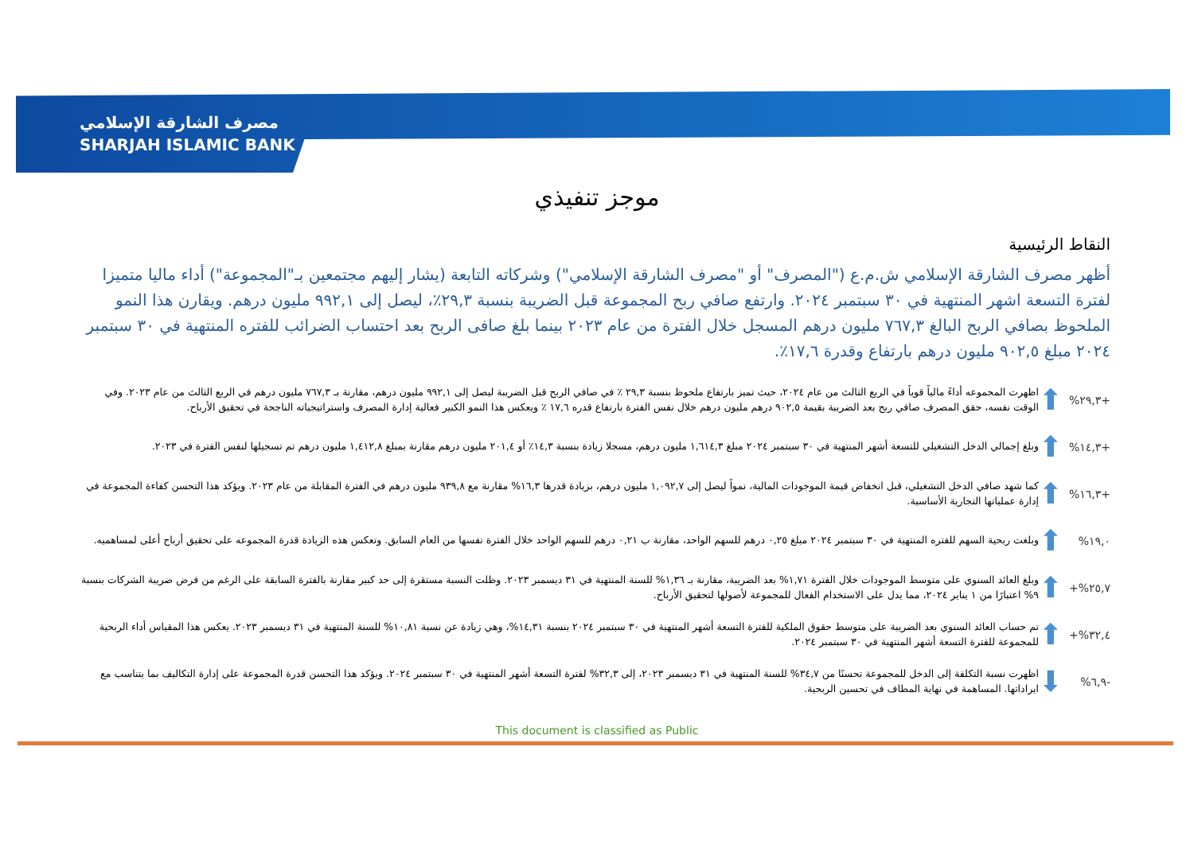مصرف الشارقة الإسلامي
SHARJAH ISLAMIC BANK
موجز تنفيذي
النقاط الرئيسية
أظهر مصرف الشارقة الإسلامي ش.م.ع ("المصرف" أو "مصرف الشارقة الإسلامي") وشركاته التابعة (يشار إليهم مجتمعين بـ"المجموعة") أداء ماليا متميزا لفترة التسعة اشهر المنتهية في ٣٠ سبتمبر ٢٠٢٤. وارتفع صافي ربح المجموعة قبل الضريبة بنسبة ٢٩,٣٪، ليصل إلى ٩٩٢,١ مليون درهم. ويقارن هذا النمو الملحوظ بصافي الربح البالغ ٧٦٧,٣ مليون درهم المسجل خلال الفترة من عام ٢٠٢٣ بينما بلغ صافى الربح بعد احتساب الضرائب للفتره المنتهية في ٣٠ سبتمبر ٢٠٢٤ مبلغ ٩٠٢,٥ مليون درهم بارتفاع وقدرة ١٧,٦٪.
+٢٩,٣% ⬆ اظهرت المجموعه أداءً مالياً قوياً في الربع الثالث من عام ٢٠٢٤، حيث تميز بارتفاع ملحوظ بنسبة ٢٩,٣ ٪ في صافي الربح قبل الضريبة ليصل إلى ٩٩٢,١ مليون درهم، مقارنة بـ ٧٦٧,٣ مليون درهم في الربع الثالث من عام ٢٠٢٣. وفي الوقت نفسه، حقق المصرف صافي ربح بعد الضريبة بقيمة ٩٠٢,٥ درهم مليون درهم خلال نفس الفترة بارتفاع قدره ١٧,٦ ٪ ويعكس هذا النمو الكبير فعالية إدارة المصرف واستراتيجياته الناجحة في تحقيق الأرباح.
+١٤,٣% ⬆ وبلغ إجمالي الدخل التشغيلي للتسعة أشهر المنتهية في ٣٠ سبتمبر ٢٠٢٤ مبلغ ١,٦١٤,٣ مليون درهم، مسجلا زيادة بنسبة ١٤,٣٪ أو ٢٠١,٤ مليون درهم مقارنة بمبلغ ١,٤١٢,٨ مليون درهم تم تسجيلها لنفس الفترة في ٢٠٢٣.
+١٦,٣% ⬆ كما شهد صافي الدخل التشغيلي، قبل انخفاض قيمة الموجودات المالية، نمواً ليصل إلى ١,٠٩٢,٧ مليون درهم، بزيادة قدرها ١٦,٣% مقارنة مع ٩٣٩,٨ مليون درهم في الفترة المقابلة من عام ٢٠٢٣. ويؤكد هذا التحسن كفاءة المجموعة في إدارة عملياتها التجارية الأساسية.
١٩,٠% ⬆ وبلغت ربحية السهم للفتره المنتهية في ٣٠ سبتمبر ٢٠٢٤ مبلغ ٠,٢٥ درهم للسهم الواحد، مقارنة ب ٠,٢١ درهم للسهم الواحد خلال الفترة نفسها من العام السابق. وتعكس هذه الزيادة قدرة المجموعه على تحقيق أرباح أعلى لمساهميه.
٢٥,٧%+ ⬆ وبلغ العائد السنوي على متوسط الموجودات خلال الفترة ١,٧١% بعد الضريبة، مقارنة بـ ١,٣٦% للسنة المنتهية في ٣١ ديسمبر ٢٠٢٣. وظلت النسبة مستقرة إلى حد كبير مقارنة بالفترة السابقة على الرغم من فرض ضريبة الشركات بنسبة ٩% اعتبارًا من ١ يناير ٢٠٢٤، مما يدل على الاستخدام الفعال للمجموعة لأصولها لتحقيق الأرباح.
٣٢,٤%+ ⬆ تم حساب العائد السنوي بعد الضريبة على متوسط حقوق الملكية للفترة التسعة أشهر المنتهية في ٣٠ سبتمبر ٢٠٢٤ بنسبة ١٤,٣١%، وهي زيادة عن نسبة ١٠,٨١% للسنة المنتهية في ٣١ ديسمبر ٢٠٢٣. يعكس هذا المقياس أداء الربحية للمجموعة للفترة التسعة أشهر المنتهية في ٣٠ سبتمبر ٢٠٢٤.
-٦,٩% ⬇ اظهرت نسبة التكلفة إلى الدخل للمجموعة تحسنًا من ٣٤,٧% للسنة المنتهية في ٣١ ديسمبر ٢٠٢٣، إلى ٣٢,٣% لفترة التسعة أشهر المنتهية في ٣٠ سبتمبر ٢٠٢٤. ويؤكد هذا التحسن قدرة المجموعة على إدارة التكاليف بما يتناسب مع ايراداتها. المساهمة في نهاية المطاف في تحسين الربحية.
This document is classified as Public